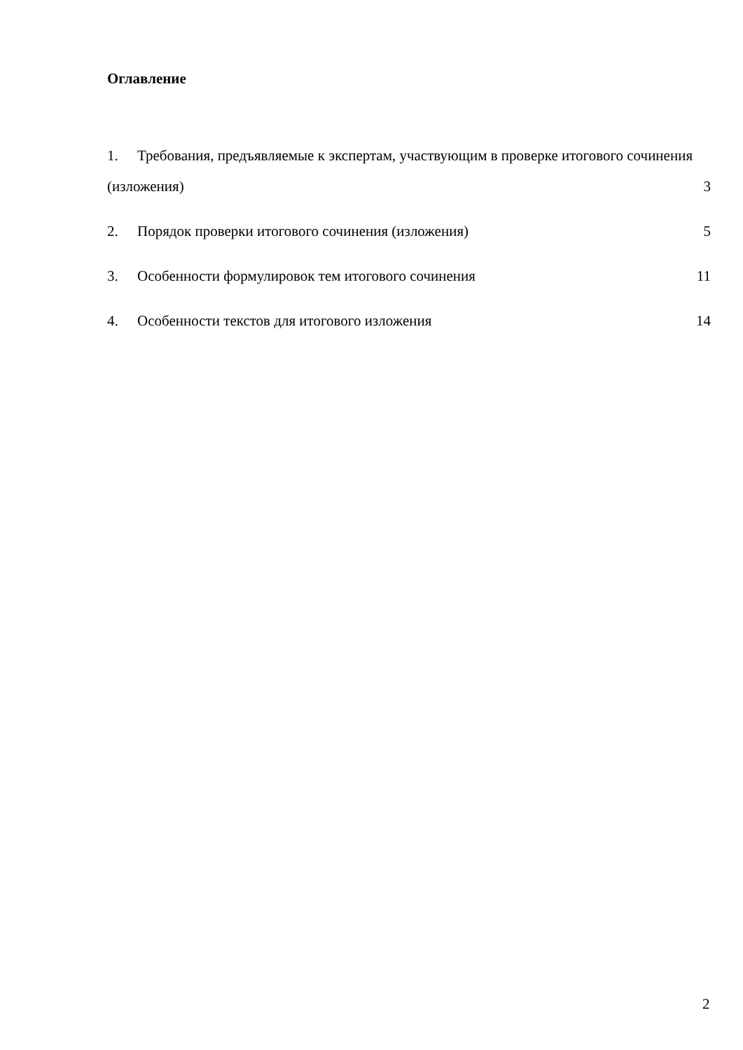Оглавление
1. Требования, предъявляемые к экспертам, участвующим в проверке итогового сочинения (изложения)
3
2. Порядок проверки итогового сочинения (изложения)
5
3. Особенности формулировок тем итогового сочинения
11
4. Особенности текстов для итогового изложения
14
2